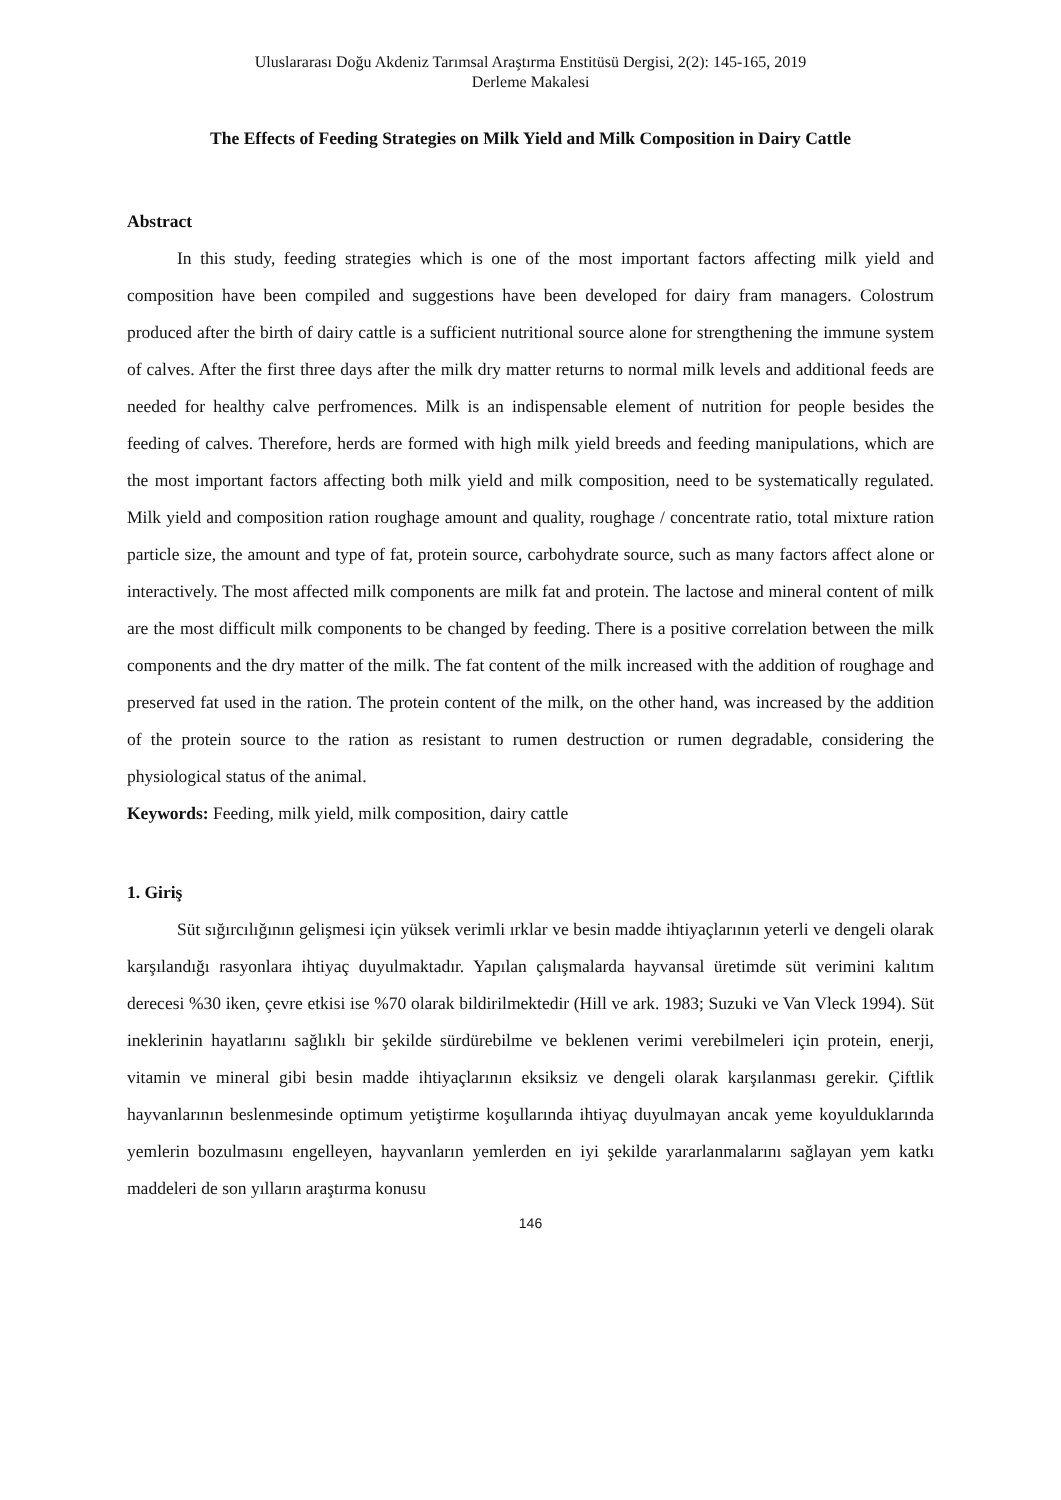Uluslararası Doğu Akdeniz Tarımsal Araştırma Enstitüsü Dergisi, 2(2): 145-165, 2019
Derleme Makalesi
The Effects of Feeding Strategies on Milk Yield and Milk Composition in Dairy Cattle
Abstract
In this study, feeding strategies which is one of the most important factors affecting milk yield and composition have been compiled and suggestions have been developed for dairy fram managers. Colostrum produced after the birth of dairy cattle is a sufficient nutritional source alone for strengthening the immune system of calves. After the first three days after the milk dry matter returns to normal milk levels and additional feeds are needed for healthy calve perfromences. Milk is an indispensable element of nutrition for people besides the feeding of calves. Therefore, herds are formed with high milk yield breeds and feeding manipulations, which are the most important factors affecting both milk yield and milk composition, need to be systematically regulated. Milk yield and composition ration roughage amount and quality, roughage / concentrate ratio, total mixture ration particle size, the amount and type of fat, protein source, carbohydrate source, such as many factors affect alone or interactively. The most affected milk components are milk fat and protein. The lactose and mineral content of milk are the most difficult milk components to be changed by feeding. There is a positive correlation between the milk components and the dry matter of the milk. The fat content of the milk increased with the addition of roughage and preserved fat used in the ration. The protein content of the milk, on the other hand, was increased by the addition of the protein source to the ration as resistant to rumen destruction or rumen degradable, considering the physiological status of the animal.
Keywords: Feeding, milk yield, milk composition, dairy cattle
1. Giriş
Süt sığırcılığının gelişmesi için yüksek verimli ırklar ve besin madde ihtiyaçlarının yeterli ve dengeli olarak karşılandığı rasyonlara ihtiyaç duyulmaktadır. Yapılan çalışmalarda hayvansal üretimde süt verimini kalıtım derecesi %30 iken, çevre etkisi ise %70 olarak bildirilmektedir (Hill ve ark. 1983; Suzuki ve Van Vleck 1994). Süt ineklerinin hayatlarını sağlıklı bir şekilde sürdürebilme ve beklenen verimi verebilmeleri için protein, enerji, vitamin ve mineral gibi besin madde ihtiyaçlarının eksiksiz ve dengeli olarak karşılanması gerekir. Çiftlik hayvanlarının beslenmesinde optimum yetiştirme koşullarında ihtiyaç duyulmayan ancak yeme koyulduklarında yemlerin bozulmasını engelleyen, hayvanların yemlerden en iyi şekilde yararlanmalarını sağlayan yem katkı maddeleri de son yılların araştırma konusu
146